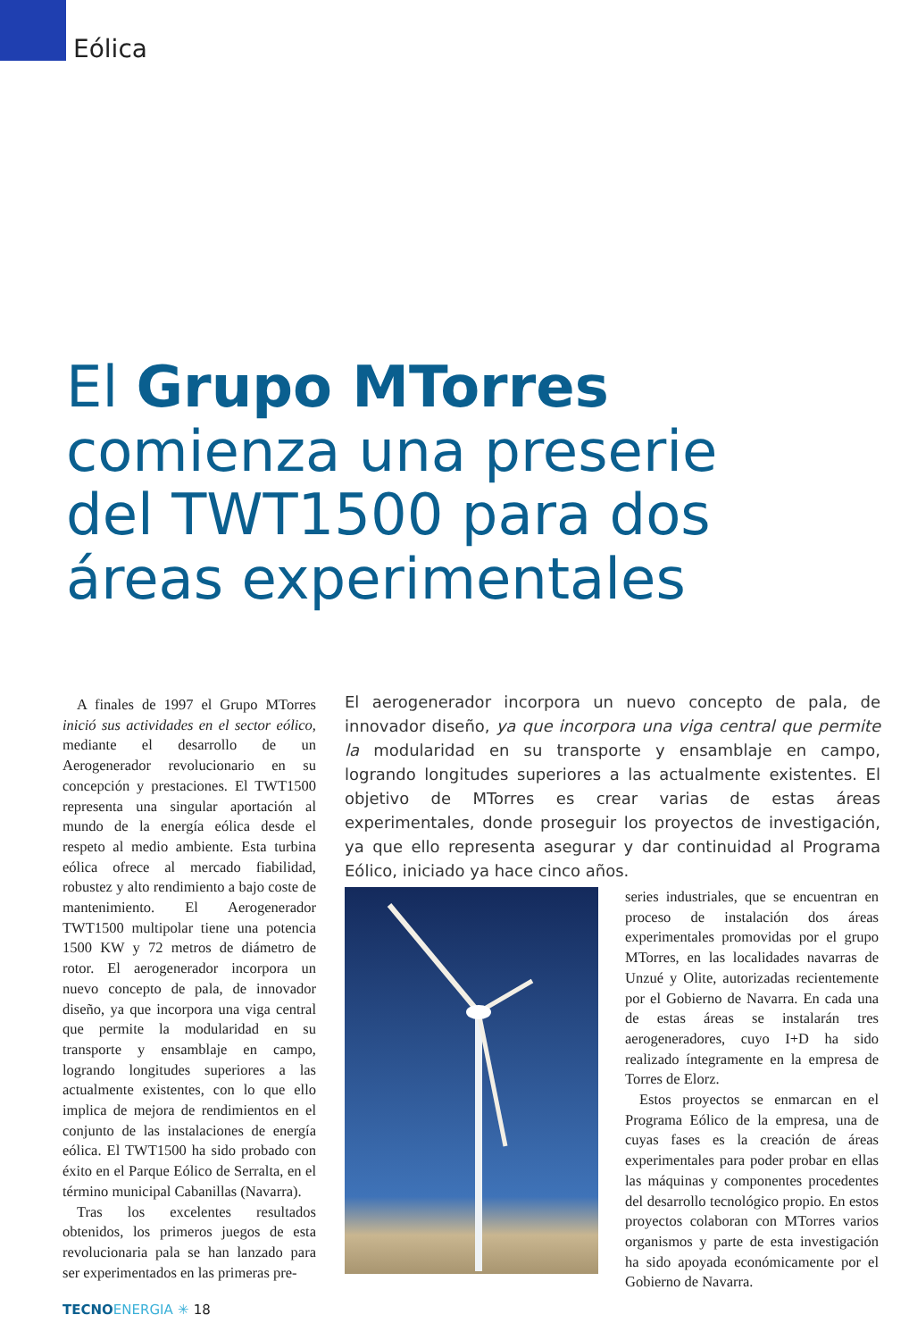Eólica
El Grupo MTorres
comienza una preserie
del TWT1500 para dos
áreas experimentales
A finales de 1997 el Grupo MTorres inició sus actividades en el sector eólico, mediante el desarrollo de un Aerogenerador revolucionario en su concepción y prestaciones. El TWT1500 representa una singular aportación al mundo de la energía eólica desde el respeto al medio ambiente. Esta turbina eólica ofrece al mercado fiabilidad, robustez y alto rendimiento a bajo coste de mantenimiento. El Aerogenerador TWT1500 multipolar tiene una potencia 1500 KW y 72 metros de diámetro de rotor. El aerogenerador incorpora un nuevo concepto de pala, de innovador diseño, ya que incorpora una viga central que permite la modularidad en su transporte y ensamblaje en campo, logrando longitudes superiores a las actualmente existentes, con lo que ello implica de mejora de rendimientos en el conjunto de las instalaciones de energía eólica. El TWT1500 ha sido probado con éxito en el Parque Eólico de Serralta, en el término municipal Cabanillas (Navarra).
Tras los excelentes resultados obtenidos, los primeros juegos de esta revolucionaria pala se han lanzado para ser experimentados en las primeras pre-
El aerogenerador incorpora un nuevo concepto de pala, de innovador diseño, ya que incorpora una viga central que permite la modularidad en su transporte y ensamblaje en campo, logrando longitudes superiores a las actualmente existentes. El objetivo de MTorres es crear varias de estas áreas experimentales, donde proseguir los proyectos de investigación, ya que ello representa asegurar y dar continuidad al Programa Eólico, iniciado ya hace cinco años.
series industriales, que se encuentran en proceso de instalación dos áreas experimentales promovidas por el grupo MTorres, en las localidades navarras de Unzué y Olite, autorizadas recientemente por el Gobierno de Navarra. En cada una de estas áreas se instalarán tres aerogeneradores, cuyo I+D ha sido realizado íntegramente en la empresa de Torres de Elorz.
Estos proyectos se enmarcan en el Programa Eólico de la empresa, una de cuyas fases es la creación de áreas experimentales para poder probar en ellas las máquinas y componentes procedentes del desarrollo tecnológico propio. En estos proyectos colaboran con MTorres varios organismos y parte de esta investigación ha sido apoyada económicamente por el Gobierno de Navarra.
TECNOENERGIA ✳ 18